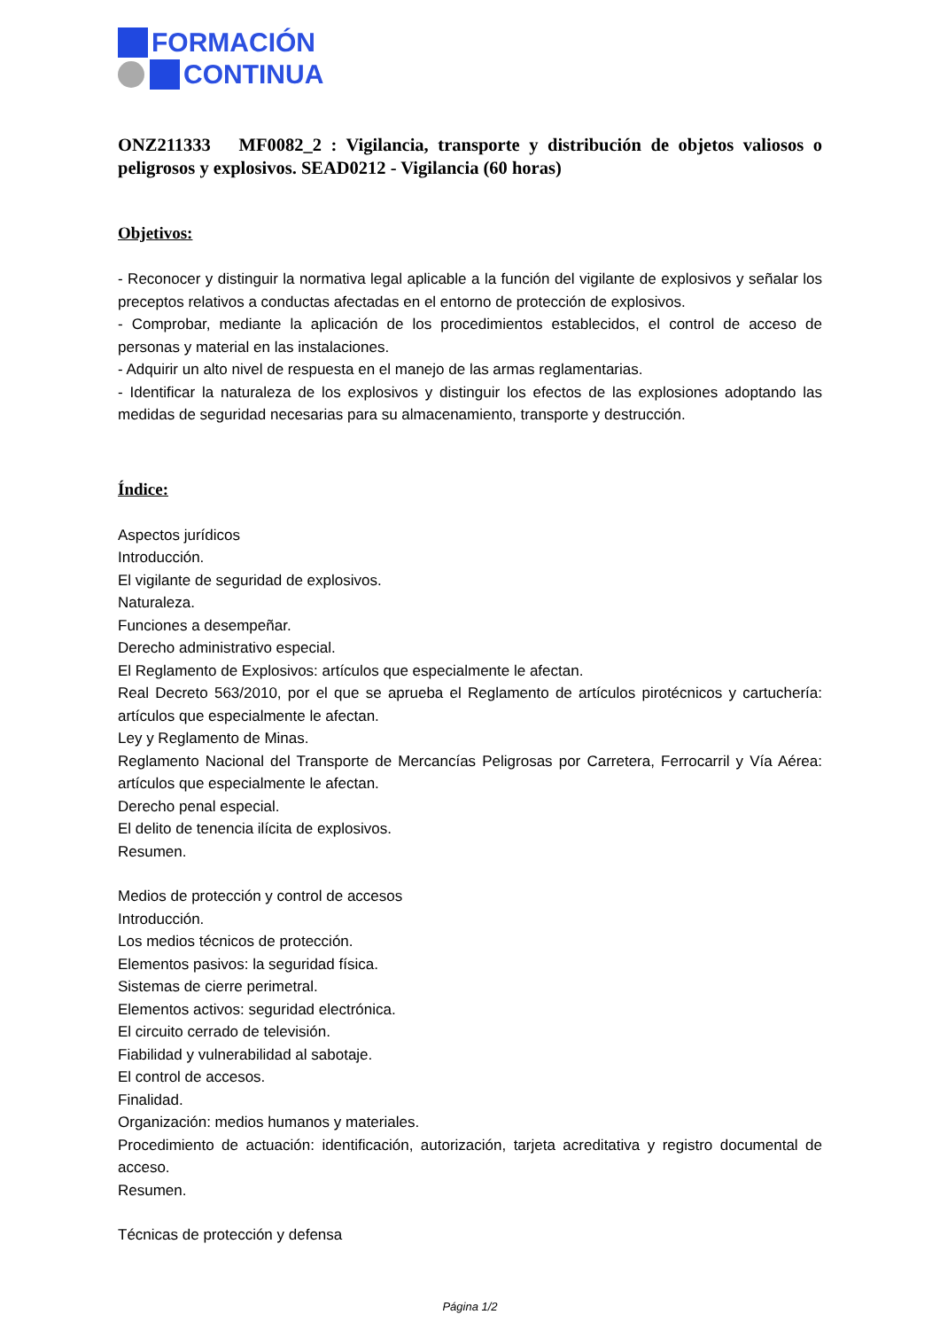FORMACIÓN
CONTINUA
ONZ211333 MF0082_2 : Vigilancia, transporte y distribución de objetos valiosos o peligrosos y explosivos. SEAD0212 - Vigilancia (60 horas)
Objetivos:
- Reconocer y distinguir la normativa legal aplicable a la función del vigilante de explosivos y señalar los preceptos relativos a conductas afectadas en el entorno de protección de explosivos.
- Comprobar, mediante la aplicación de los procedimientos establecidos, el control de acceso de personas y material en las instalaciones.
- Adquirir un alto nivel de respuesta en el manejo de las armas reglamentarias.
- Identificar la naturaleza de los explosivos y distinguir los efectos de las explosiones adoptando las medidas de seguridad necesarias para su almacenamiento, transporte y destrucción.
Índice:
Aspectos jurídicos
Introducción.
El vigilante de seguridad de explosivos.
Naturaleza.
Funciones a desempeñar.
Derecho administrativo especial.
El Reglamento de Explosivos: artículos que especialmente le afectan.
Real Decreto 563/2010, por el que se aprueba el Reglamento de artículos pirotécnicos y cartuchería: artículos que especialmente le afectan.
Ley y Reglamento de Minas.
Reglamento Nacional del Transporte de Mercancías Peligrosas por Carretera, Ferrocarril y Vía Aérea: artículos que especialmente le afectan.
Derecho penal especial.
El delito de tenencia ilícita de explosivos.
Resumen.
Medios de protección y control de accesos
Introducción.
Los medios técnicos de protección.
Elementos pasivos: la seguridad física.
Sistemas de cierre perimetral.
Elementos activos: seguridad electrónica.
El circuito cerrado de televisión.
Fiabilidad y vulnerabilidad al sabotaje.
El control de accesos.
Finalidad.
Organización: medios humanos y materiales.
Procedimiento de actuación: identificación, autorización, tarjeta acreditativa y registro documental de acceso.
Resumen.
Técnicas de protección y defensa
Página 1/2